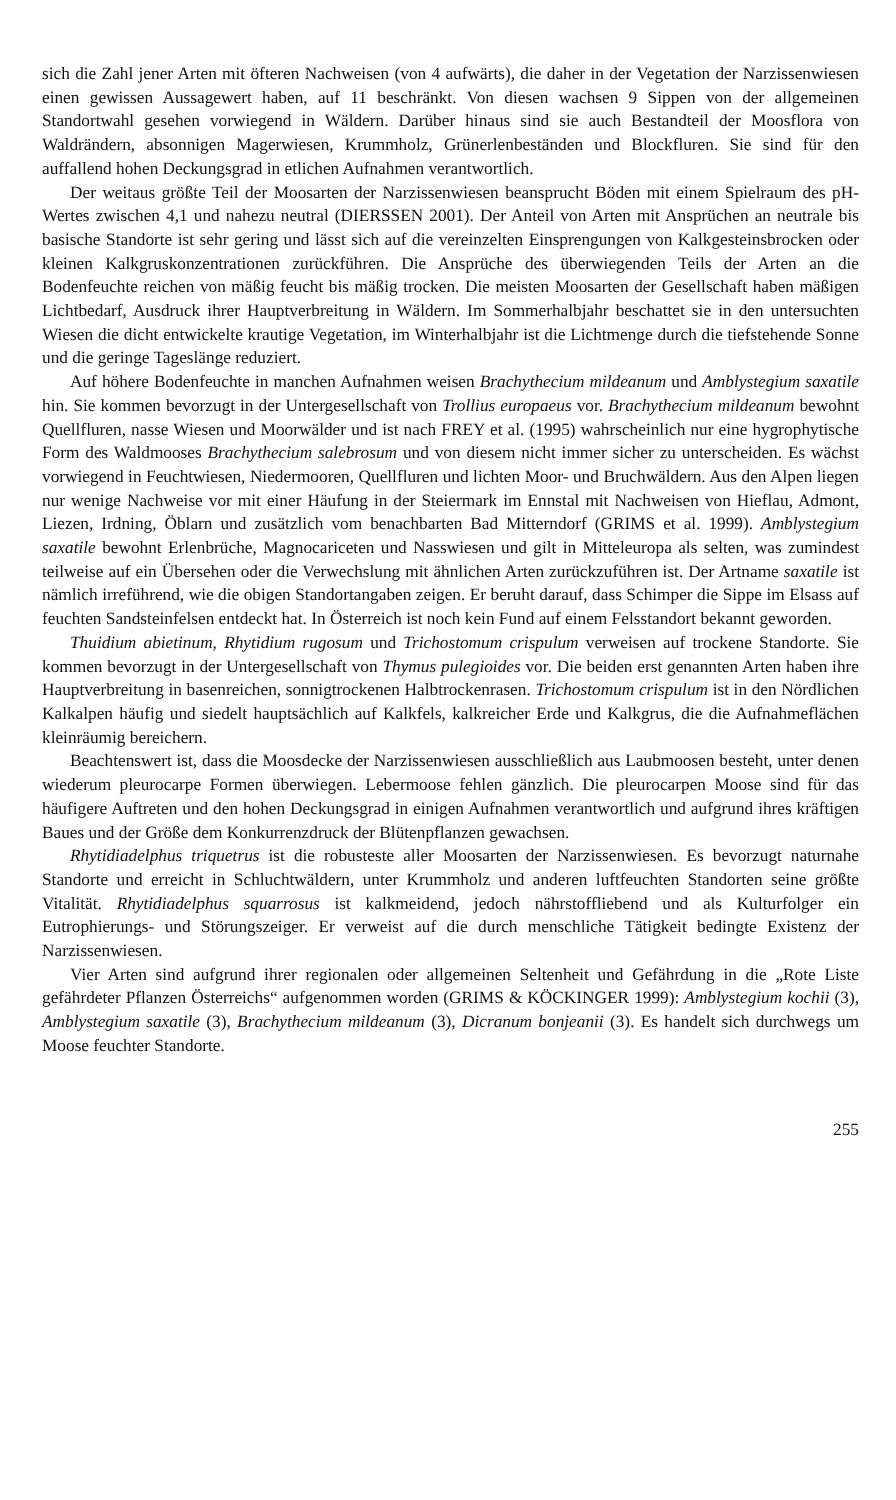sich die Zahl jener Arten mit öfteren Nachweisen (von 4 aufwärts), die daher in der Vegetation der Narzissenwiesen einen gewissen Aussagewert haben, auf 11 beschränkt. Von diesen wachsen 9 Sippen von der allgemeinen Standortwahl gesehen vorwiegend in Wäldern. Darüber hinaus sind sie auch Bestandteil der Moosflora von Waldrändern, absonnigen Magerwiesen, Krummholz, Grünerlenbeständen und Blockfluren. Sie sind für den auffallend hohen Deckungsgrad in etlichen Aufnahmen verantwortlich.
Der weitaus größte Teil der Moosarten der Narzissenwiesen beansprucht Böden mit einem Spielraum des pH-Wertes zwischen 4,1 und nahezu neutral (DIERSSEN 2001). Der Anteil von Arten mit Ansprüchen an neutrale bis basische Standorte ist sehr gering und lässt sich auf die vereinzelten Einsprengungen von Kalkgesteinsbrocken oder kleinen Kalkgruskonzentrationen zurückführen. Die Ansprüche des überwiegenden Teils der Arten an die Bodenfeuchte reichen von mäßig feucht bis mäßig trocken. Die meisten Moosarten der Gesellschaft haben mäßigen Lichtbedarf, Ausdruck ihrer Hauptverbreitung in Wäldern. Im Sommerhalbjahr beschattet sie in den untersuchten Wiesen die dicht entwickelte krautige Vegetation, im Winterhalbjahr ist die Lichtmenge durch die tiefstehende Sonne und die geringe Tageslänge reduziert.
Auf höhere Bodenfeuchte in manchen Aufnahmen weisen Brachythecium mildeanum und Amblystegium saxatile hin. Sie kommen bevorzugt in der Untergesellschaft von Trollius europaeus vor. Brachythecium mildeanum bewohnt Quellfluren, nasse Wiesen und Moorwälder und ist nach FREY et al. (1995) wahrscheinlich nur eine hygrophytische Form des Waldmooses Brachythecium salebrosum und von diesem nicht immer sicher zu unterscheiden. Es wächst vorwiegend in Feuchtwiesen, Niedermooren, Quellfluren und lichten Moor- und Bruchwäldern. Aus den Alpen liegen nur wenige Nachweise vor mit einer Häufung in der Steiermark im Ennstal mit Nachweisen von Hieflau, Admont, Liezen, Irdning, Öblarn und zusätzlich vom benachbarten Bad Mitterndorf (GRIMS et al. 1999). Amblystegium saxatile bewohnt Erlenbrüche, Magnocariceten und Nasswiesen und gilt in Mitteleuropa als selten, was zumindest teilweise auf ein Übersehen oder die Verwechslung mit ähnlichen Arten zurückzuführen ist. Der Artname saxatile ist nämlich irreführend, wie die obigen Standortangaben zeigen. Er beruht darauf, dass Schimper die Sippe im Elsass auf feuchten Sandsteinfelsen entdeckt hat. In Österreich ist noch kein Fund auf einem Felsstandort bekannt geworden.
Thuidium abietinum, Rhytidium rugosum und Trichostomum crispulum verweisen auf trockene Standorte. Sie kommen bevorzugt in der Untergesellschaft von Thymus pulegioides vor. Die beiden erst genannten Arten haben ihre Hauptverbreitung in basenreichen, sonnigtrockenen Halbtrockenrasen. Trichostomum crispulum ist in den Nördlichen Kalkalpen häufig und siedelt hauptsächlich auf Kalkfels, kalkreicher Erde und Kalkgrus, die die Aufnahmeflächen kleinräumig bereichern.
Beachtenswert ist, dass die Moosdecke der Narzissenwiesen ausschließlich aus Laubmoosen besteht, unter denen wiederum pleurocarpe Formen überwiegen. Lebermoose fehlen gänzlich. Die pleurocarpen Moose sind für das häufigere Auftreten und den hohen Deckungsgrad in einigen Aufnahmen verantwortlich und aufgrund ihres kräftigen Baues und der Größe dem Konkurrenzdruck der Blütenpflanzen gewachsen.
Rhytidiadelphus triquetrus ist die robusteste aller Moosarten der Narzissenwiesen. Es bevorzugt naturnahe Standorte und erreicht in Schluchtwäldern, unter Krummholz und anderen luftfeuchten Standorten seine größte Vitalität. Rhytidiadelphus squarrosus ist kalkmeidend, jedoch nährstoffliebend und als Kulturfolger ein Eutrophierungs- und Störungszeiger. Er verweist auf die durch menschliche Tätigkeit bedingte Existenz der Narzissenwiesen.
Vier Arten sind aufgrund ihrer regionalen oder allgemeinen Seltenheit und Gefährdung in die „Rote Liste gefährdeter Pflanzen Österreichs“ aufgenommen worden (GRIMS & KÖCKINGER 1999): Amblystegium kochii (3), Amblystegium saxatile (3), Brachythecium mildeanum (3), Dicranum bonjeanii (3). Es handelt sich durchwegs um Moose feuchter Standorte.
255